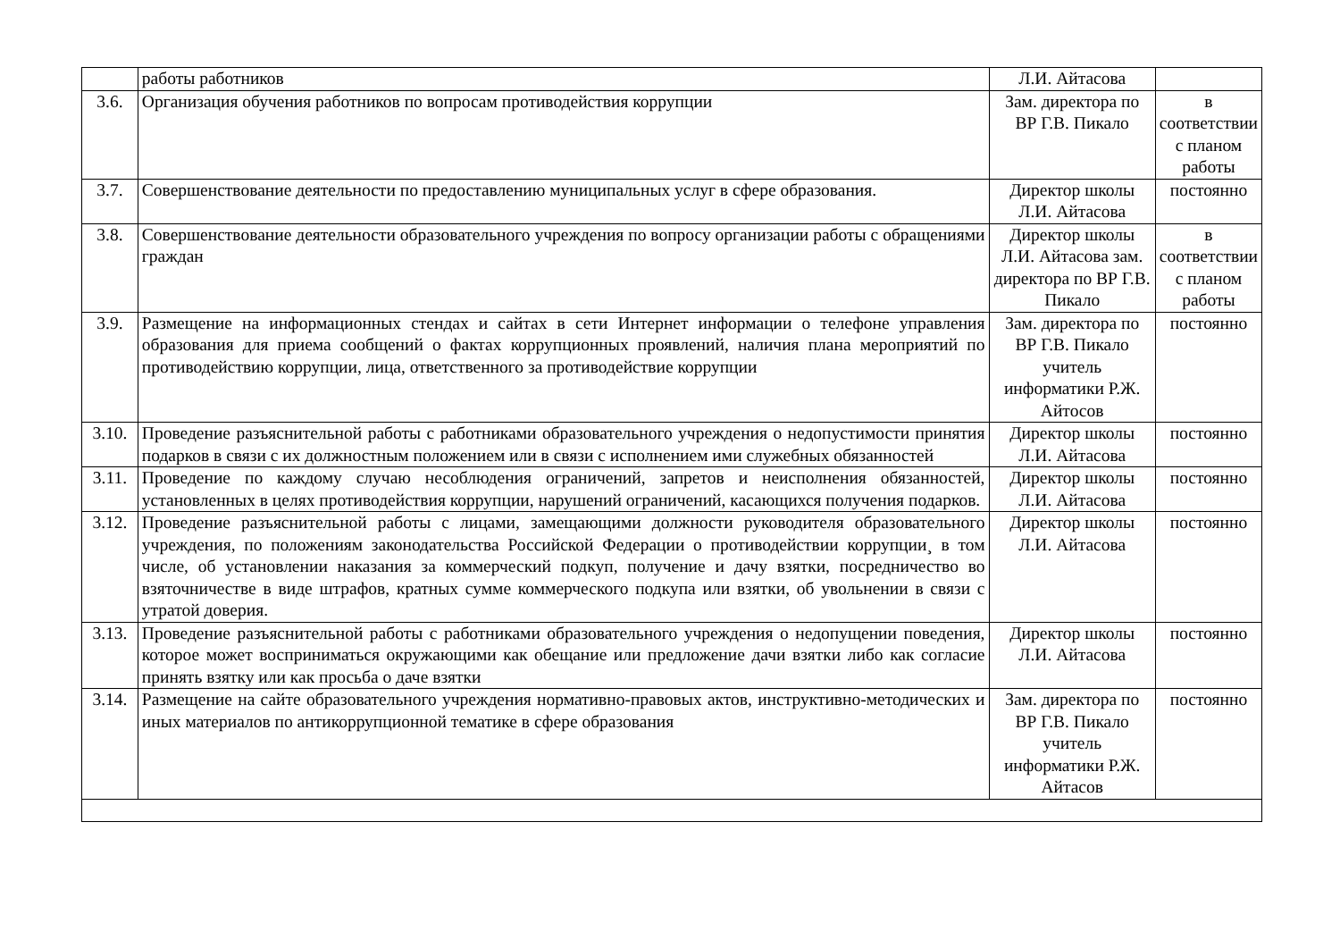| | работы работников | Л.И. Айтасова | |
| 3.6. | Организация обучения работников по вопросам противодействия коррупции | Зам. директора по ВР Г.В. Пикало | в соответствии с планом работы |
| 3.7. | Совершенствование деятельности по предоставлению муниципальных услуг в сфере образования. | Директор школы Л.И. Айтасова | постоянно |
| 3.8. | Совершенствование деятельности образовательного учреждения по вопросу организации работы с обращениями граждан | Директор школы Л.И. Айтасова зам. директора по ВР Г.В. Пикало | в соответствии с планом работы |
| 3.9. | Размещение на информационных стендах и сайтах в сети Интернет информации о телефоне управления образования для приема сообщений о фактах коррупционных проявлений, наличия плана мероприятий по противодействию коррупции, лица, ответственного за противодействие коррупции | Зам. директора по ВР Г.В. Пикало учитель информатики Р.Ж. Айтосов | постоянно |
| 3.10. | Проведение разъяснительной работы с работниками образовательного учреждения о недопустимости принятия подарков в связи с их должностным положением или в связи с исполнением ими служебных обязанностей | Директор школы Л.И. Айтасова | постоянно |
| 3.11. | Проведение по каждому случаю несоблюдения ограничений, запретов и неисполнения обязанностей, установленных в целях противодействия коррупции, нарушений ограничений, касающихся получения подарков. | Директор школы Л.И. Айтасова | постоянно |
| 3.12. | Проведение разъяснительной работы с лицами, замещающими должности руководителя образовательного учреждения, по положениям законодательства Российской Федерации о противодействии коррупции¸ в том числе, об установлении наказания за коммерческий подкуп, получение и дачу взятки, посредничество во взяточничестве в виде штрафов, кратных сумме коммерческого подкупа или взятки, об увольнении в связи с утратой доверия. | Директор школы Л.И. Айтасова | постоянно |
| 3.13. | Проведение разъяснительной работы с работниками образовательного учреждения о недопущении поведения, которое может восприниматься окружающими как обещание или предложение дачи взятки либо как согласие принять взятку или как просьба о даче взятки | Директор школы Л.И. Айтасова | постоянно |
| 3.14. | Размещение на сайте образовательного учреждения нормативно-правовых актов, инструктивно-методических и иных материалов по антикоррупционной тематике в сфере образования | Зам. директора по ВР Г.В. Пикало учитель информатики Р.Ж. Айтасов | постоянно |